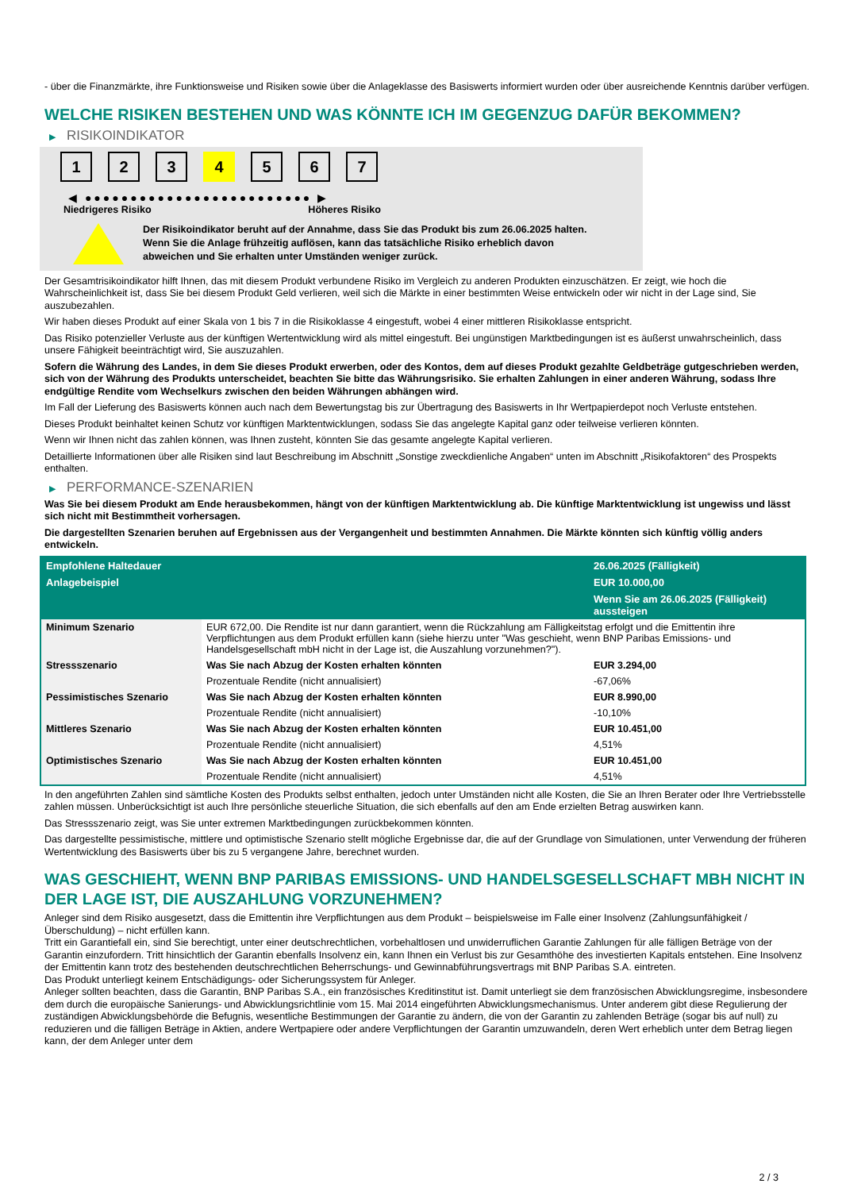- über die Finanzmärkte, ihre Funktionsweise und Risiken sowie über die Anlageklasse des Basiswerts informiert wurden oder über ausreichende Kenntnis darüber verfügen.
WELCHE RISIKEN BESTEHEN UND WAS KÖNNTE ICH IM GEGENZUG DAFÜR BEKOMMEN?
▶ RISIKOINDIKATOR
1 2 3 4 5 6 7
◀ ●●●●●●●●●●●●●●●●●●●●●●●●● ▶
Niedrigeres Risiko Höheres Risiko
Der Risikoindikator beruht auf der Annahme, dass Sie das Produkt bis zum 26.06.2025 halten.
Wenn Sie die Anlage frühzeitig auflösen, kann das tatsächliche Risiko erheblich davon abweichen und Sie erhalten unter Umständen weniger zurück.
Der Gesamtrisikoindikator hilft Ihnen, das mit diesem Produkt verbundene Risiko im Vergleich zu anderen Produkten einzuschätzen. Er zeigt, wie hoch die Wahrscheinlichkeit ist, dass Sie bei diesem Produkt Geld verlieren, weil sich die Märkte in einer bestimmten Weise entwickeln oder wir nicht in der Lage sind, Sie auszubezahlen.
Wir haben dieses Produkt auf einer Skala von 1 bis 7 in die Risikoklasse 4 eingestuft, wobei 4 einer mittleren Risikoklasse entspricht.
Das Risiko potenzieller Verluste aus der künftigen Wertentwicklung wird als mittel eingestuft. Bei ungünstigen Marktbedingungen ist es äußerst unwahrscheinlich, dass unsere Fähigkeit beeinträchtigt wird, Sie auszuzahlen.
Sofern die Währung des Landes, in dem Sie dieses Produkt erwerben, oder des Kontos, dem auf dieses Produkt gezahlte Geldbeträge gutgeschrieben werden, sich von der Währung des Produkts unterscheidet, beachten Sie bitte das Währungsrisiko. Sie erhalten Zahlungen in einer anderen Währung, sodass Ihre endgültige Rendite vom Wechselkurs zwischen den beiden Währungen abhängen wird.
Im Fall der Lieferung des Basiswerts können auch nach dem Bewertungstag bis zur Übertragung des Basiswerts in Ihr Wertpapierdepot noch Verluste entstehen.
Dieses Produkt beinhaltet keinen Schutz vor künftigen Marktentwicklungen, sodass Sie das angelegte Kapital ganz oder teilweise verlieren könnten.
Wenn wir Ihnen nicht das zahlen können, was Ihnen zusteht, könnten Sie das gesamte angelegte Kapital verlieren.
Detaillierte Informationen über alle Risiken sind laut Beschreibung im Abschnitt „Sonstige zweckdienliche Angaben“ unten im Abschnitt „Risikofaktoren“ des Prospekts enthalten.
▶ PERFORMANCE-SZENARIEN
Was Sie bei diesem Produkt am Ende herausbekommen, hängt von der künftigen Marktentwicklung ab. Die künftige Marktentwicklung ist ungewiss und lässt sich nicht mit Bestimmtheit vorhersagen.
Die dargestellten Szenarien beruhen auf Ergebnissen aus der Vergangenheit und bestimmten Annahmen. Die Märkte könnten sich künftig völlig anders entwickeln.
| Empfohlene Haltedauer | | 26.06.2025 (Fälligkeit) |
| --- | --- | --- |
| Anlagebeispiel | | EUR 10.000,00 |
| | | Wenn Sie am 26.06.2025 (Fälligkeit) aussteigen |
| Minimum Szenario | EUR 672,00. Die Rendite ist nur dann garantiert, wenn die Rückzahlung am Fälligkeitstag erfolgt und die Emittentin ihre Verpflichtungen aus dem Produkt erfüllen kann (siehe hierzu unter "Was geschieht, wenn BNP Paribas Emissions- und Handelsgesellschaft mbH nicht in der Lage ist, die Auszahlung vorzunehmen?"). | |
| Stressszenario | Was Sie nach Abzug der Kosten erhalten könnten | EUR 3.294,00 |
| | Prozentuale Rendite (nicht annualisiert) | -67,06% |
| Pessimistisches Szenario | Was Sie nach Abzug der Kosten erhalten könnten | EUR 8.990,00 |
| | Prozentuale Rendite (nicht annualisiert) | -10,10% |
| Mittleres Szenario | Was Sie nach Abzug der Kosten erhalten könnten | EUR 10.451,00 |
| | Prozentuale Rendite (nicht annualisiert) | 4,51% |
| Optimistisches Szenario | Was Sie nach Abzug der Kosten erhalten könnten | EUR 10.451,00 |
| | Prozentuale Rendite (nicht annualisiert) | 4,51% |
In den angeführten Zahlen sind sämtliche Kosten des Produkts selbst enthalten, jedoch unter Umständen nicht alle Kosten, die Sie an Ihren Berater oder Ihre Vertriebsstelle zahlen müssen. Unberücksichtigt ist auch Ihre persönliche steuerliche Situation, die sich ebenfalls auf den am Ende erzielten Betrag auswirken kann.
Das Stressszenario zeigt, was Sie unter extremen Marktbedingungen zurückbekommen könnten.
Das dargestellte pessimistische, mittlere und optimistische Szenario stellt mögliche Ergebnisse dar, die auf der Grundlage von Simulationen, unter Verwendung der früheren Wertentwicklung des Basiswerts über bis zu 5 vergangene Jahre, berechnet wurden.
WAS GESCHIEHT, WENN BNP PARIBAS EMISSIONS- UND HANDELSGESELLSCHAFT MBH NICHT IN DER LAGE IST, DIE AUSZAHLUNG VORZUNEHMEN?
Anleger sind dem Risiko ausgesetzt, dass die Emittentin ihre Verpflichtungen aus dem Produkt – beispielsweise im Falle einer Insolvenz (Zahlungsunfähigkeit / Überschuldung) – nicht erfüllen kann.
Tritt ein Garantiefall ein, sind Sie berechtigt, unter einer deutschrechtlichen, vorbehaltlosen und unwiderruflichen Garantie Zahlungen für alle fälligen Beträge von der Garantin einzufordern. Tritt hinsichtlich der Garantin ebenfalls Insolvenz ein, kann Ihnen ein Verlust bis zur Gesamthöhe des investierten Kapitals entstehen. Eine Insolvenz der Emittentin kann trotz des bestehenden deutschrechtlichen Beherrschungs- und Gewinnabführungsvertrags mit BNP Paribas S.A. eintreten.
Das Produkt unterliegt keinem Entschädigungs- oder Sicherungssystem für Anleger.
Anleger sollten beachten, dass die Garantin, BNP Paribas S.A., ein französisches Kreditinstitut ist. Damit unterliegt sie dem französischen Abwicklungsregime, insbesondere dem durch die europäische Sanierungs- und Abwicklungsrichtlinie vom 15. Mai 2014 eingeführten Abwicklungsmechanismus. Unter anderem gibt diese Regulierung der zuständigen Abwicklungsbehörde die Befugnis, wesentliche Bestimmungen der Garantie zu ändern, die von der Garantin zu zahlenden Beträge (sogar bis auf null) zu reduzieren und die fälligen Beträge in Aktien, andere Wertpapiere oder andere Verpflichtungen der Garantin umzuwandeln, deren Wert erheblich unter dem Betrag liegen kann, der dem Anleger unter dem
2 / 3